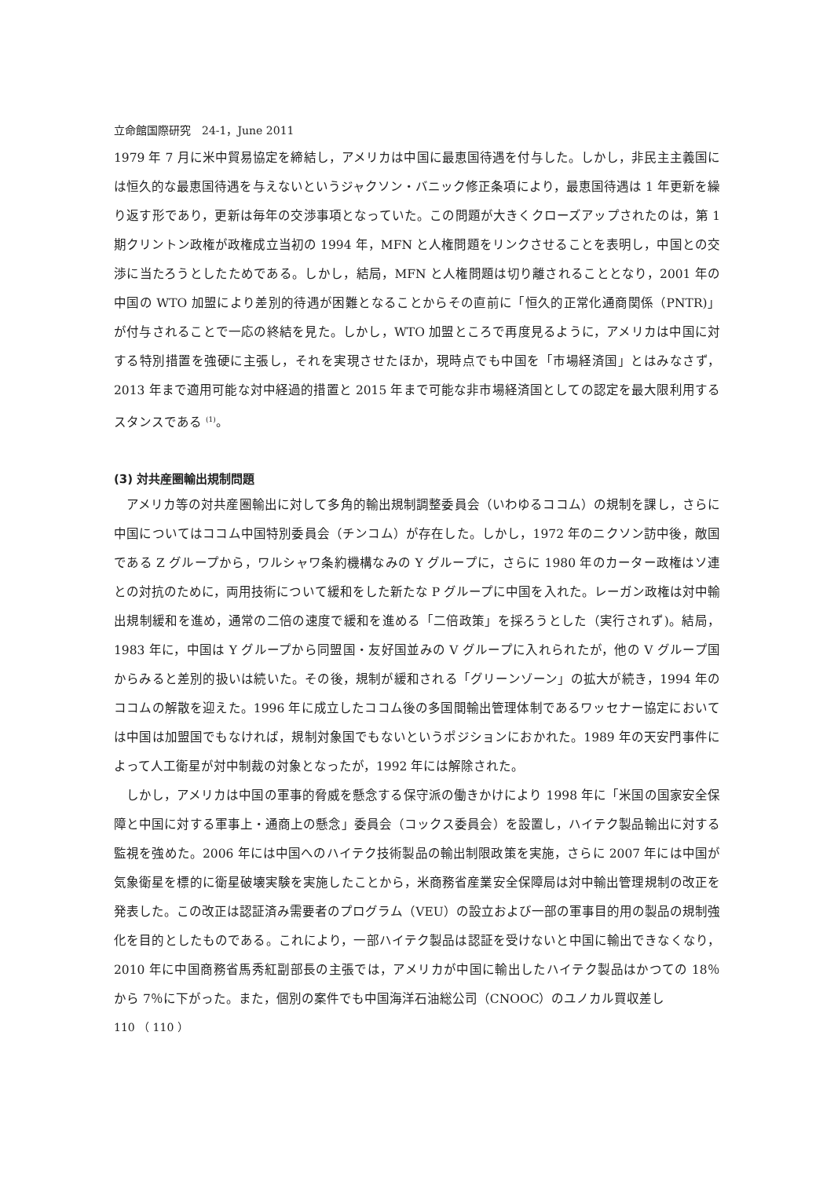立命館国際研究　24-1，June 2011
1979 年 7 月に米中貿易協定を締結し，アメリカは中国に最恵国待遇を付与した。しかし，非民主主義国には恒久的な最恵国待遇を与えないというジャクソン・バニック修正条項により，最恵国待遇は 1 年更新を繰り返す形であり，更新は毎年の交渉事項となっていた。この問題が大きくクローズアップされたのは，第 1 期クリントン政権が政権成立当初の 1994 年，MFN と人権問題をリンクさせることを表明し，中国との交渉に当たろうとしたためである。しかし，結局，MFN と人権問題は切り離されることとなり，2001 年の中国の WTO 加盟により差別的待遇が困難となることからその直前に「恒久的正常化通商関係（PNTR)」が付与されることで一応の終結を見た。しかし，WTO 加盟ところで再度見るように，アメリカは中国に対する特別措置を強硬に主張し，それを実現させたほか，現時点でも中国を「市場経済国」とはみなさず，2013 年まで適用可能な対中経過的措置と 2015 年まで可能な非市場経済国としての認定を最大限利用するスタンスである <sup>(1)</sup>。
(3) 対共産圏輸出規制問題
アメリカ等の対共産圏輸出に対して多角的輸出規制調整委員会（いわゆるココム）の規制を課し，さらに中国についてはココム中国特別委員会（チンコム）が存在した。しかし，1972 年のニクソン訪中後，敵国である Z グループから，ワルシャワ条約機構なみの Y グループに，さらに 1980 年のカーター政権はソ連との対抗のために，両用技術について緩和をした新たな P グループに中国を入れた。レーガン政権は対中輸出規制緩和を進め，通常の二倍の速度で緩和を進める「二倍政策」を採ろうとした（実行されず)。結局，1983 年に，中国は Y グループから同盟国・友好国並みの V グループに入れられたが，他の V グループ国からみると差別的扱いは続いた。その後，規制が緩和される「グリーンゾーン」の拡大が続き，1994 年のココムの解散を迎えた。1996 年に成立したココム後の多国間輸出管理体制であるワッセナー協定においては中国は加盟国でもなければ，規制対象国でもないというポジションにおかれた。1989 年の天安門事件によって人工衛星が対中制裁の対象となったが，1992 年には解除された。
しかし，アメリカは中国の軍事的脅威を懸念する保守派の働きかけにより 1998 年に「米国の国家安全保障と中国に対する軍事上・通商上の懸念」委員会（コックス委員会）を設置し，ハイテク製品輸出に対する監視を強めた。2006 年には中国へのハイテク技術製品の輸出制限政策を実施，さらに 2007 年には中国が気象衛星を標的に衛星破壊実験を実施したことから，米商務省産業安全保障局は対中輸出管理規制の改正を発表した。この改正は認証済み需要者のプログラム（VEU）の設立および一部の軍事目的用の製品の規制強化を目的としたものである。これにより，一部ハイテク製品は認証を受けないと中国に輸出できなくなり，2010 年に中国商務省馬秀紅副部長の主張では，アメリカが中国に輸出したハイテク製品はかつての 18％から 7％に下がった。また，個別の案件でも中国海洋石油総公司（CNOOC）のユノカル買収差し
110 （ 110 ）